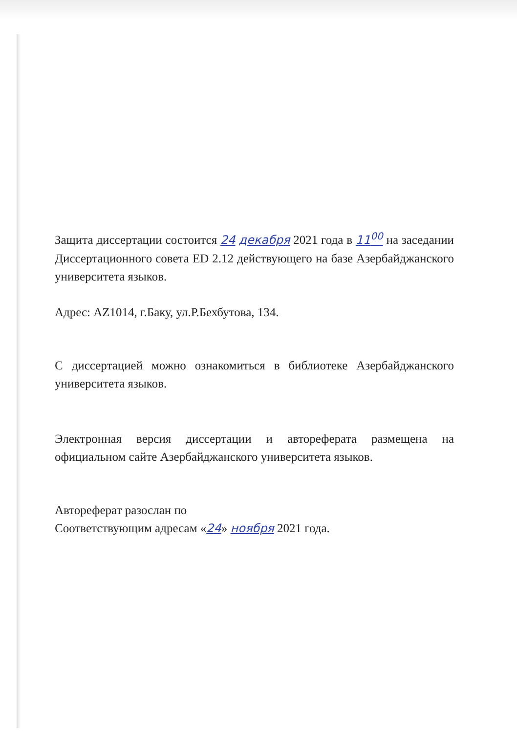Защита диссертации состоится 24 декабря 2021 года в 11<sup>00</sup> на заседании Диссертационного совета ED 2.12 действующего на базе Азербайджанского университета языков.
Адрес: AZ1014, г.Баку, ул.Р.Бехбутова, 134.
С диссертацией можно ознакомиться в библиотеке Азербайджанского университета языков.
Электронная версия диссертации и автореферата размещена на официальном сайте Азербайджанского университета языков.
Автореферат разослан по
Соответствующим адресам «24» ноября 2021 года.